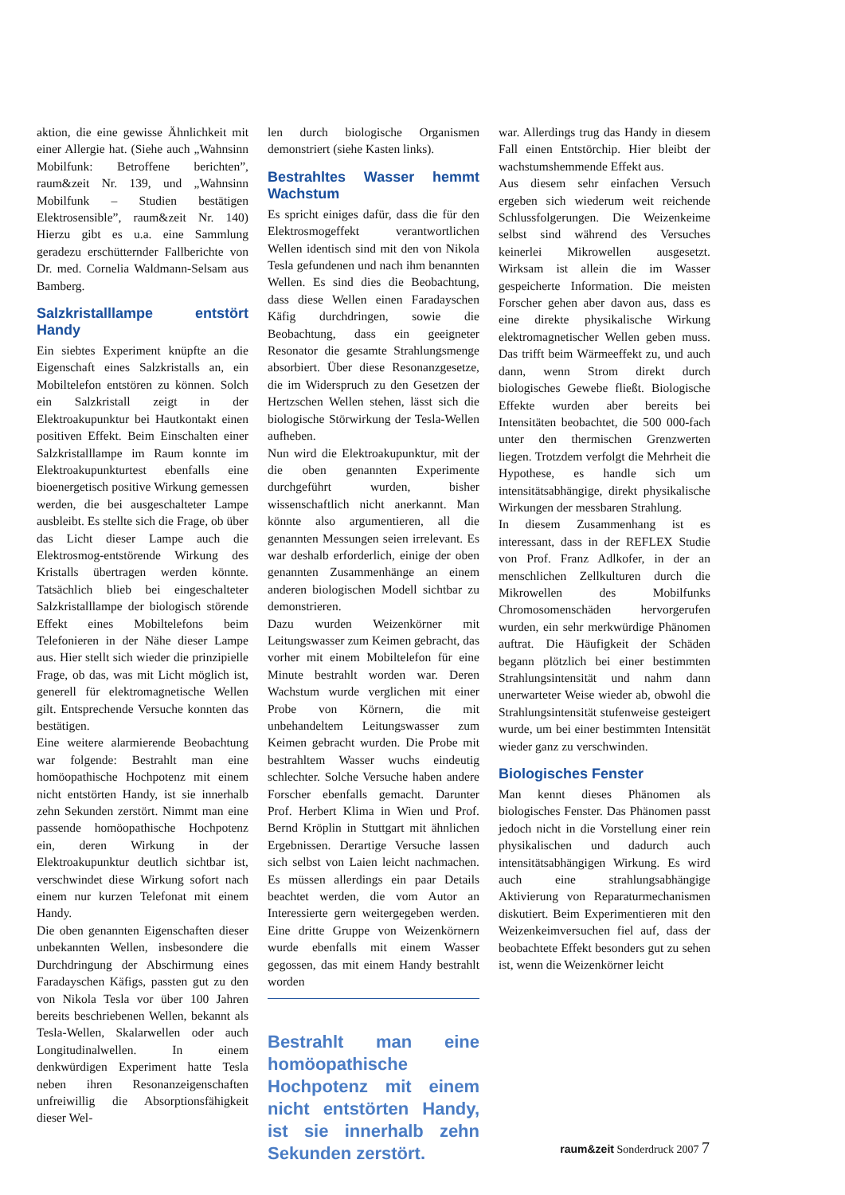aktion, die eine gewisse Ähnlichkeit mit einer Allergie hat. (Siehe auch „Wahnsinn Mobilfunk: Betroffene berichten”, raum&zeit Nr. 139, und „Wahnsinn Mobilfunk – Studien bestätigen Elektrosensible”, raum&zeit Nr. 140) Hierzu gibt es u.a. eine Sammlung geradezu erschütternder Fallberichte von Dr. med. Cornelia Waldmann-Selsam aus Bamberg.
Salzkristalllampe entstört Handy
Ein siebtes Experiment knüpfte an die Eigenschaft eines Salzkristalls an, ein Mobiltelefon entstören zu können. Solch ein Salzkristall zeigt in der Elektroakupunktur bei Hautkontakt einen positiven Effekt. Beim Einschalten einer Salzkristalllampe im Raum konnte im Elektroakupunkturtest ebenfalls eine bioenergetisch positive Wirkung gemessen werden, die bei ausgeschalteter Lampe ausbleibt. Es stellte sich die Frage, ob über das Licht dieser Lampe auch die Elektrosmog-entstörende Wirkung des Kristalls übertragen werden könnte. Tatsächlich blieb bei eingeschalteter Salzkristalllampe der biologisch störende Effekt eines Mobiltelefons beim Telefonieren in der Nähe dieser Lampe aus. Hier stellt sich wieder die prinzipielle Frage, ob das, was mit Licht möglich ist, generell für elektromagnetische Wellen gilt. Entsprechende Versuche konnten das bestätigen.
Eine weitere alarmierende Beobachtung war folgende: Bestrahlt man eine homöopathische Hochpotenz mit einem nicht entstörten Handy, ist sie innerhalb zehn Sekunden zerstört. Nimmt man eine passende homöopathische Hochpotenz ein, deren Wirkung in der Elektroakupunktur deutlich sichtbar ist, verschwindet diese Wirkung sofort nach einem nur kurzen Telefonat mit einem Handy.
Die oben genannten Eigenschaften dieser unbekannten Wellen, insbesondere die Durchdringung der Abschirmung eines Faradayschen Käfigs, passten gut zu den von Nikola Tesla vor über 100 Jahren bereits beschriebenen Wellen, bekannt als Tesla-Wellen, Skalarwellen oder auch Longitudinalwellen. In einem denkwürdigen Experiment hatte Tesla neben ihren Resonanzeigenschaften unfreiwillig die Absorptionsfähigkeit dieser Wel-
len durch biologische Organismen demonstriert (siehe Kasten links).
Bestrahltes Wasser hemmt Wachstum
Es spricht einiges dafür, dass die für den Elektrosmogeffekt verantwortlichen Wellen identisch sind mit den von Nikola Tesla gefundenen und nach ihm benannten Wellen. Es sind dies die Beobachtung, dass diese Wellen einen Faradayschen Käfig durchdringen, sowie die Beobachtung, dass ein geeigneter Resonator die gesamte Strahlungsmenge absorbiert. Über diese Resonanzgesetze, die im Widerspruch zu den Gesetzen der Hertzschen Wellen stehen, lässt sich die biologische Störwirkung der Tesla-Wellen aufheben.
Nun wird die Elektroakupunktur, mit der die oben genannten Experimente durchgeführt wurden, bisher wissenschaftlich nicht anerkannt. Man könnte also argumentieren, all die genannten Messungen seien irrelevant. Es war deshalb erforderlich, einige der oben genannten Zusammenhänge an einem anderen biologischen Modell sichtbar zu demonstrieren.
Dazu wurden Weizenkörner mit Leitungswasser zum Keimen gebracht, das vorher mit einem Mobiltelefon für eine Minute bestrahlt worden war. Deren Wachstum wurde verglichen mit einer Probe von Körnern, die mit unbehandeltem Leitungswasser zum Keimen gebracht wurden. Die Probe mit bestrahltem Wasser wuchs eindeutig schlechter. Solche Versuche haben andere Forscher ebenfalls gemacht. Darunter Prof. Herbert Klima in Wien und Prof. Bernd Kröplin in Stuttgart mit ähnlichen Ergebnissen. Derartige Versuche lassen sich selbst von Laien leicht nachmachen. Es müssen allerdings ein paar Details beachtet werden, die vom Autor an Interessierte gern weitergegeben werden. Eine dritte Gruppe von Weizenkörnern wurde ebenfalls mit einem Wasser gegossen, das mit einem Handy bestrahlt worden
Bestrahlt man eine homöopathische Hochpotenz mit einem nicht entstörten Handy, ist sie innerhalb zehn Sekunden zerstört.
war. Allerdings trug das Handy in diesem Fall einen Entstörchip. Hier bleibt der wachstumshemmende Effekt aus.
Aus diesem sehr einfachen Versuch ergeben sich wiederum weit reichende Schlussfolgerungen. Die Weizenkeime selbst sind während des Versuches keinerlei Mikrowellen ausgesetzt. Wirksam ist allein die im Wasser gespeicherte Information. Die meisten Forscher gehen aber davon aus, dass es eine direkte physikalische Wirkung elektromagnetischer Wellen geben muss. Das trifft beim Wärmeeffekt zu, und auch dann, wenn Strom direkt durch biologisches Gewebe fließt. Biologische Effekte wurden aber bereits bei Intensitäten beobachtet, die 500 000-fach unter den thermischen Grenzwerten liegen. Trotzdem verfolgt die Mehrheit die Hypothese, es handle sich um intensitätsabhängige, direkt physikalische Wirkungen der messbaren Strahlung.
In diesem Zusammenhang ist es interessant, dass in der REFLEX Studie von Prof. Franz Adlkofer, in der an menschlichen Zellkulturen durch die Mikrowellen des Mobilfunks Chromosomenschäden hervorgerufen wurden, ein sehr merkwürdige Phänomen auftrat. Die Häufigkeit der Schäden begann plötzlich bei einer bestimmten Strahlungsintensität und nahm dann unerwarteter Weise wieder ab, obwohl die Strahlungsintensität stufenweise gesteigert wurde, um bei einer bestimmten Intensität wieder ganz zu verschwinden.
Biologisches Fenster
Man kennt dieses Phänomen als biologisches Fenster. Das Phänomen passt jedoch nicht in die Vorstellung einer rein physikalischen und dadurch auch intensitätsabhängigen Wirkung. Es wird auch eine strahlungsabhängige Aktivierung von Reparaturmechanismen diskutiert. Beim Experimentieren mit den Weizenkeimversuchen fiel auf, dass der beobachtete Effekt besonders gut zu sehen ist, wenn die Weizenkörner leicht
raum&zeit Sonderdruck 2007 7